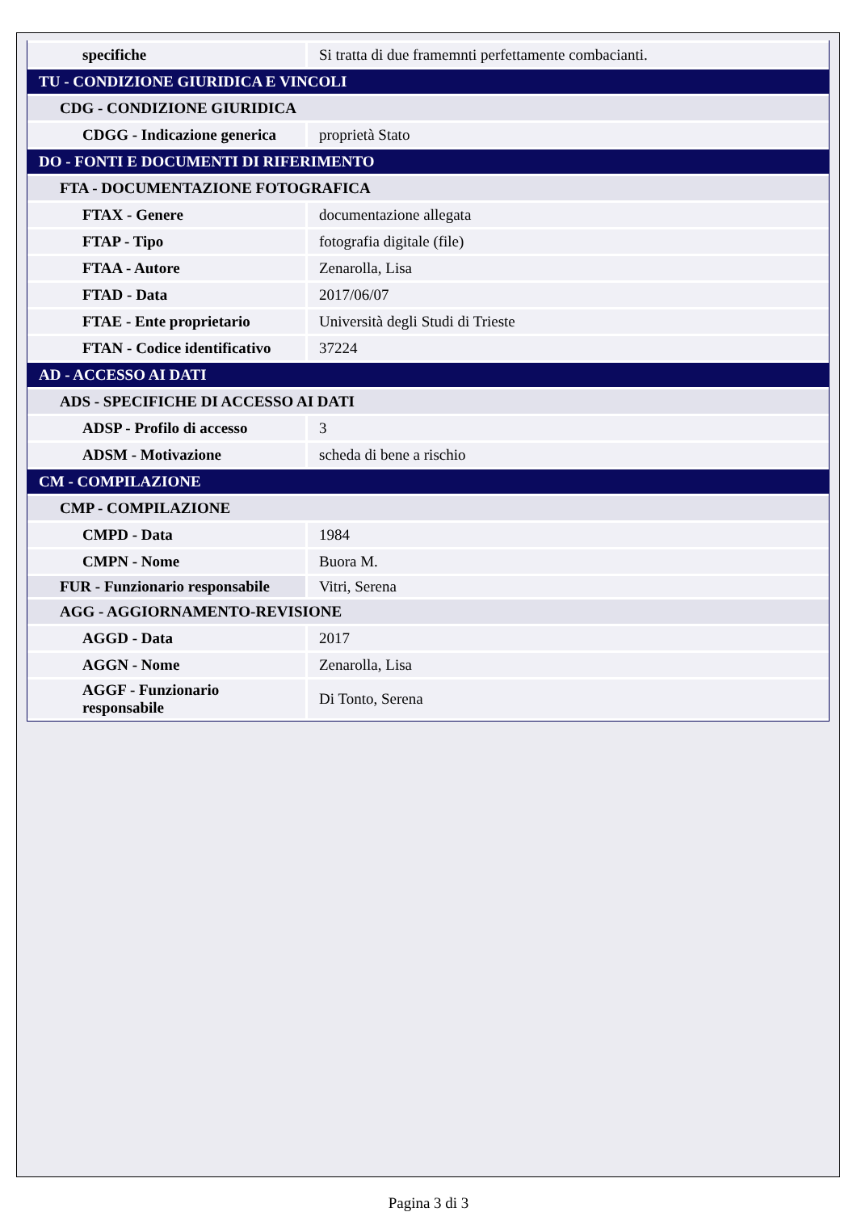| specifiche | Si tratta di due framemnti perfettamente combacianti. |
| TU - CONDIZIONE GIURIDICA E VINCOLI | |
| CDG - CONDIZIONE GIURIDICA | |
| CDGG - Indicazione generica | proprietà Stato |
| DO - FONTI E DOCUMENTI DI RIFERIMENTO | |
| FTA - DOCUMENTAZIONE FOTOGRAFICA | |
| FTAX - Genere | documentazione allegata |
| FTAP - Tipo | fotografia digitale (file) |
| FTAA - Autore | Zenarolla, Lisa |
| FTAD - Data | 2017/06/07 |
| FTAE - Ente proprietario | Università degli Studi di Trieste |
| FTAN - Codice identificativo | 37224 |
| AD - ACCESSO AI DATI | |
| ADS - SPECIFICHE DI ACCESSO AI DATI | |
| ADSP - Profilo di accesso | 3 |
| ADSM - Motivazione | scheda di bene a rischio |
| CM - COMPILAZIONE | |
| CMP - COMPILAZIONE | |
| CMPD - Data | 1984 |
| CMPN - Nome | Buora M. |
| FUR - Funzionario responsabile | Vitri, Serena |
| AGG - AGGIORNAMENTO-REVISIONE | |
| AGGD - Data | 2017 |
| AGGN - Nome | Zenarolla, Lisa |
| AGGF - Funzionario responsabile | Di Tonto, Serena |
Pagina 3 di 3